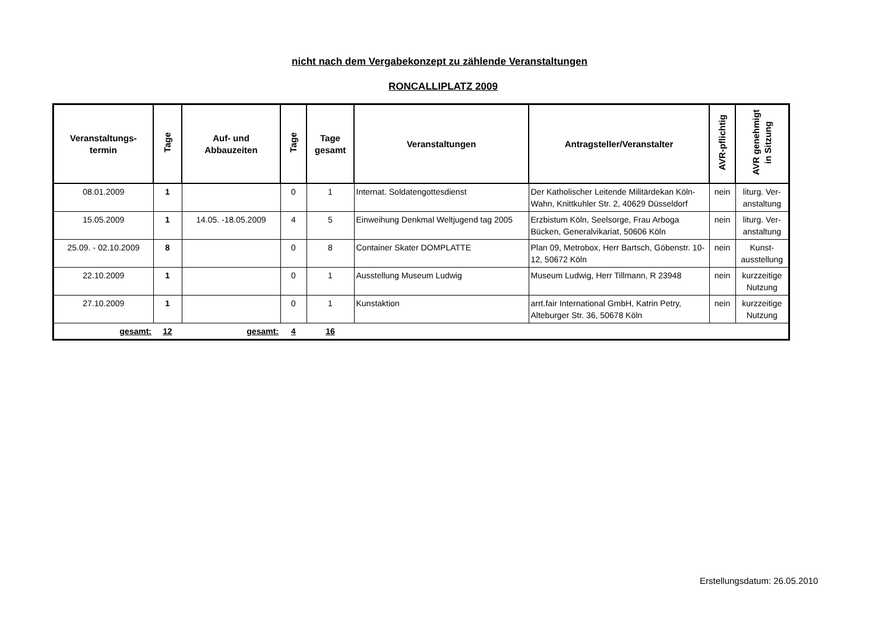nicht nach dem Vergabekonzept zu zählende Veranstaltungen
RONCALLIPLATZ 2009
| Veranstaltungs- termin | Tage | Auf- und Abbauzeiten | Tage | Tage gesamt | Veranstaltungen | Antragsteller/Veranstalter | AVR-pflichtig | AVR genehmigt in Sitzung |
| --- | --- | --- | --- | --- | --- | --- | --- | --- |
| 08.01.2009 | 1 | | 0 | 1 | Internat. Soldatengottesdienst | Der Katholischer Leitende Militärdekan Köln-Wahn, Knittkuhler Str. 2, 40629 Düsseldorf | nein | liturg. Ver-anstaltung |
| 15.05.2009 | 1 | 14.05. -18.05.2009 | 4 | 5 | Einweihung Denkmal Weltjugend tag 2005 | Erzbistum Köln, Seelsorge, Frau Arboga Bücken, Generalvikariat, 50606 Köln | nein | liturg. Ver-anstaltung |
| 25.09. - 02.10.2009 | 8 | | 0 | 8 | Container Skater DOMPLATTE | Plan 09, Metrobox, Herr Bartsch, Göbenstr. 10-12, 50672 Köln | nein | Kunst-ausstellung |
| 22.10.2009 | 1 | | 0 | 1 | Ausstellung Museum Ludwig | Museum Ludwig, Herr Tillmann, R 23948 | nein | kurzzeitige Nutzung |
| 27.10.2009 | 1 | | 0 | 1 | Kunstaktion | arrt.fair International GmbH, Katrin Petry, Alteburger Str. 36, 50678 Köln | nein | kurzzeitige Nutzung |
| gesamt: | 12 | gesamt: | 4 | 16 | | | | |
Erstellungsdatum: 26.05.2010